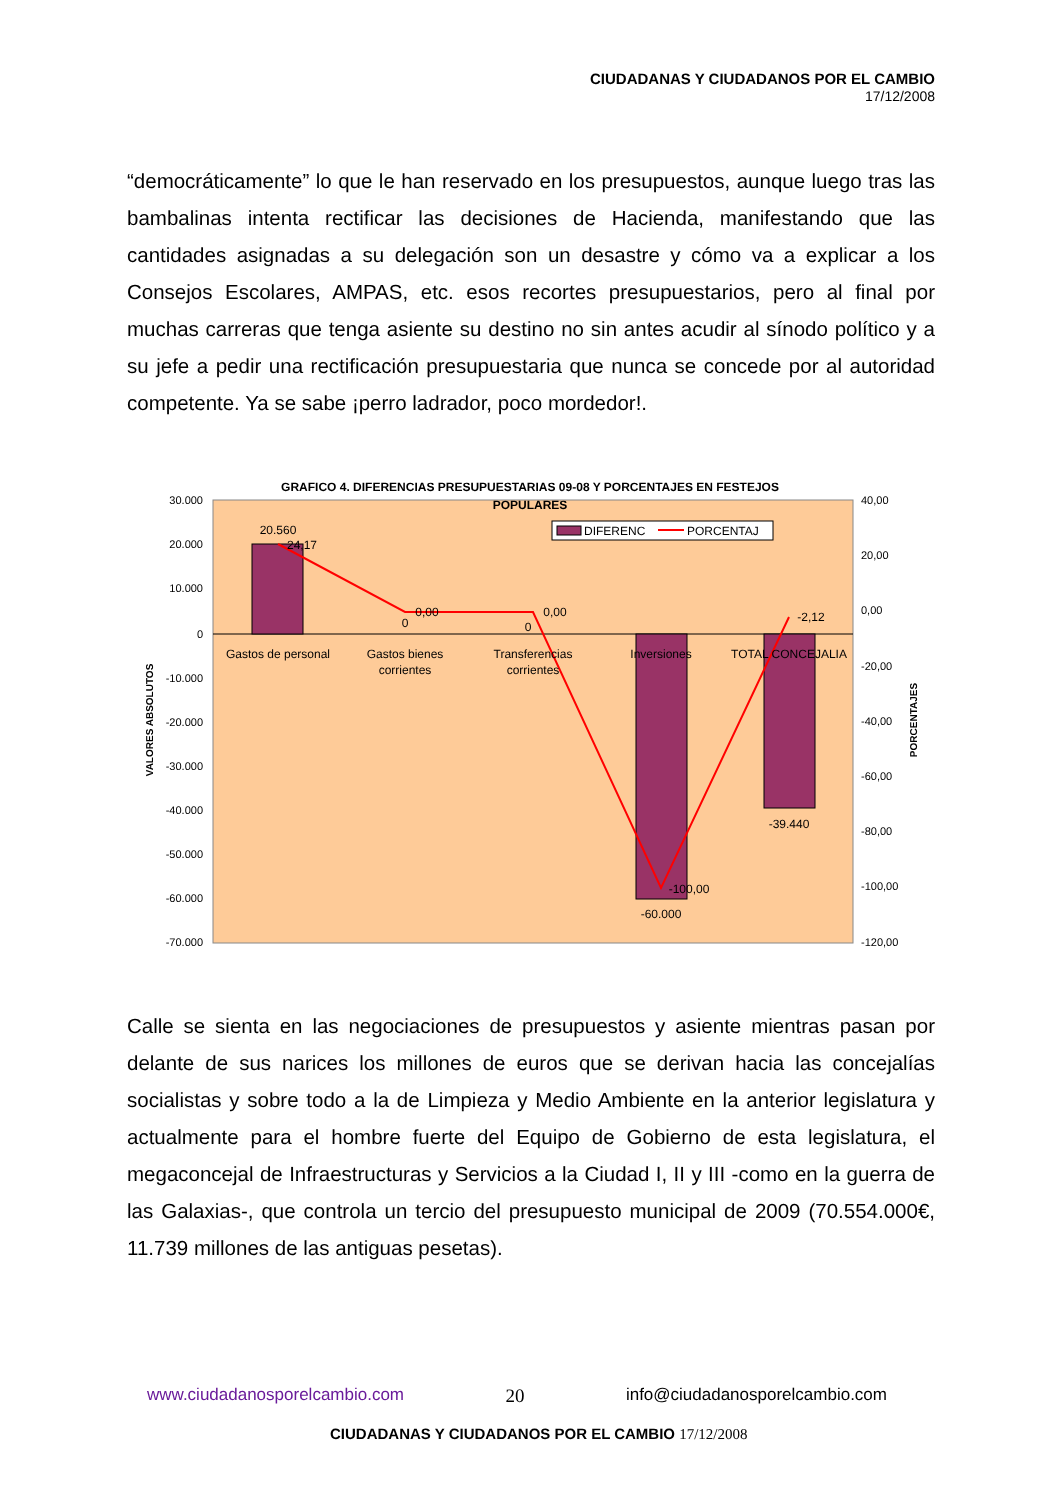CIUDADANAS Y CIUDADANOS POR EL CAMBIO
17/12/2008
“democráticamente” lo que le han reservado en los presupuestos, aunque luego tras las bambalinas intenta rectificar las decisiones de Hacienda, manifestando que las cantidades asignadas a su delegación son un desastre y cómo va a explicar a los Consejos Escolares, AMPAS, etc. esos recortes presupuestarios, pero al final por muchas carreras que tenga asiente su destino no sin antes acudir al sínodo político y a su jefe a pedir una rectificación presupuestaria que nunca se concede por al autoridad competente. Ya se sabe ¡perro ladrador, poco mordedor!.
GRAFICO 4. DIFERENCIAS PRESUPUESTARIAS 09-08 Y PORCENTAJES EN FESTEJOS
POPULARES
30.000
20.000
10.000
0
-10.000
-20.000
-30.000
-40.000
-50.000
-60.000
-70.000
40,00
20,00
0,00
-20,00
-40,00
-60,00
-80,00
-100,00
-120,00
VALORES ABSOLUTOS
PORCENTAJES
Gastos de personal
Gastos bienes
corrientes
Transferencias
corrientes
Inversiones
TOTAL CONCEJALIA
20.560
24,17
0,00
0
0,00
0
-2,12
-100,00
-60.000
-39.440
DIFERENC
PORCENTAJ
Calle se sienta en las negociaciones de presupuestos y asiente mientras pasan por delante de sus narices los millones de euros que se derivan hacia las concejalías socialistas y sobre todo a la de Limpieza y Medio Ambiente en la anterior legislatura y actualmente para el hombre fuerte del Equipo de Gobierno de esta legislatura, el megaconcejal de Infraestructuras y Servicios a la Ciudad I, II y III -como en la guerra de las Galaxias-, que controla un tercio del presupuesto municipal de 2009 (70.554.000€, 11.739 millones de las antiguas pesetas).
www.ciudadanosporelcambio.com 20 info@ciudadanosporelcambio.com
CIUDADANAS Y CIUDADANOS POR EL CAMBIO 17/12/2008